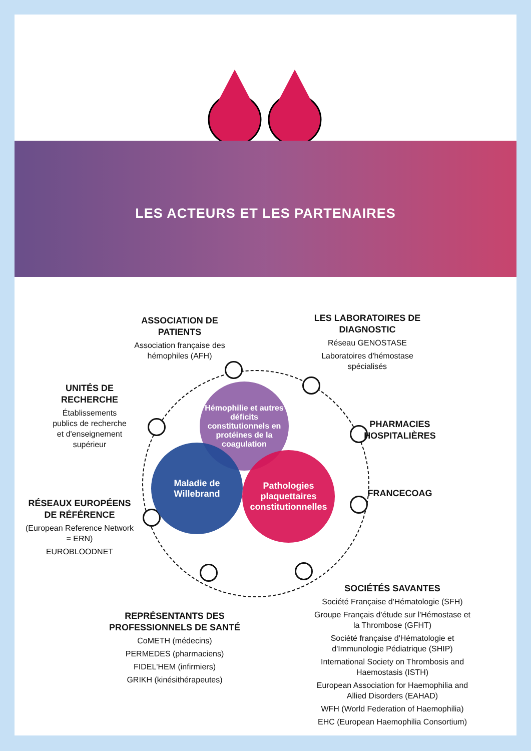LES ACTEURS ET LES PARTENAIRES
Hémophilie et autres déficits constitutionnels en protéines de la coagulation
Maladie de Willebrand
Pathologies plaquettaires constitutionnelles
ASSOCIATION DE PATIENTS
Association française des hémophiles (AFH)
LES LABORATOIRES DE DIAGNOSTIC
Réseau GENOSTASE
Laboratoires d'hémostase spécialisés
UNITÉS DE RECHERCHE
Établissements publics de recherche et d'enseignement supérieur
PHARMACIES HOSPITALIÈRES
FRANCECOAG
RÉSEAUX EUROPÉENS DE RÉFÉRENCE
(European Reference Network = ERN)
EUROBLOODNET
REPRÉSENTANTS DES PROFESSIONNELS DE SANTÉ
CoMETH (médecins)
PERMEDES (pharmaciens)
FIDEL'HEM (infirmiers)
GRIKH (kinésithérapeutes)
SOCIÉTÉS SAVANTES
Société Française d'Hématologie (SFH)
Groupe Français d'étude sur l'Hémostase et la Thrombose (GFHT)
Société française d'Hématologie et d'Immunologie Pédiatrique (SHIP)
International Society on Thrombosis and Haemostasis (ISTH)
European Association for Haemophilia and Allied Disorders (EAHAD)
WFH (World Federation of Haemophilia)
EHC (European Haemophilia Consortium)